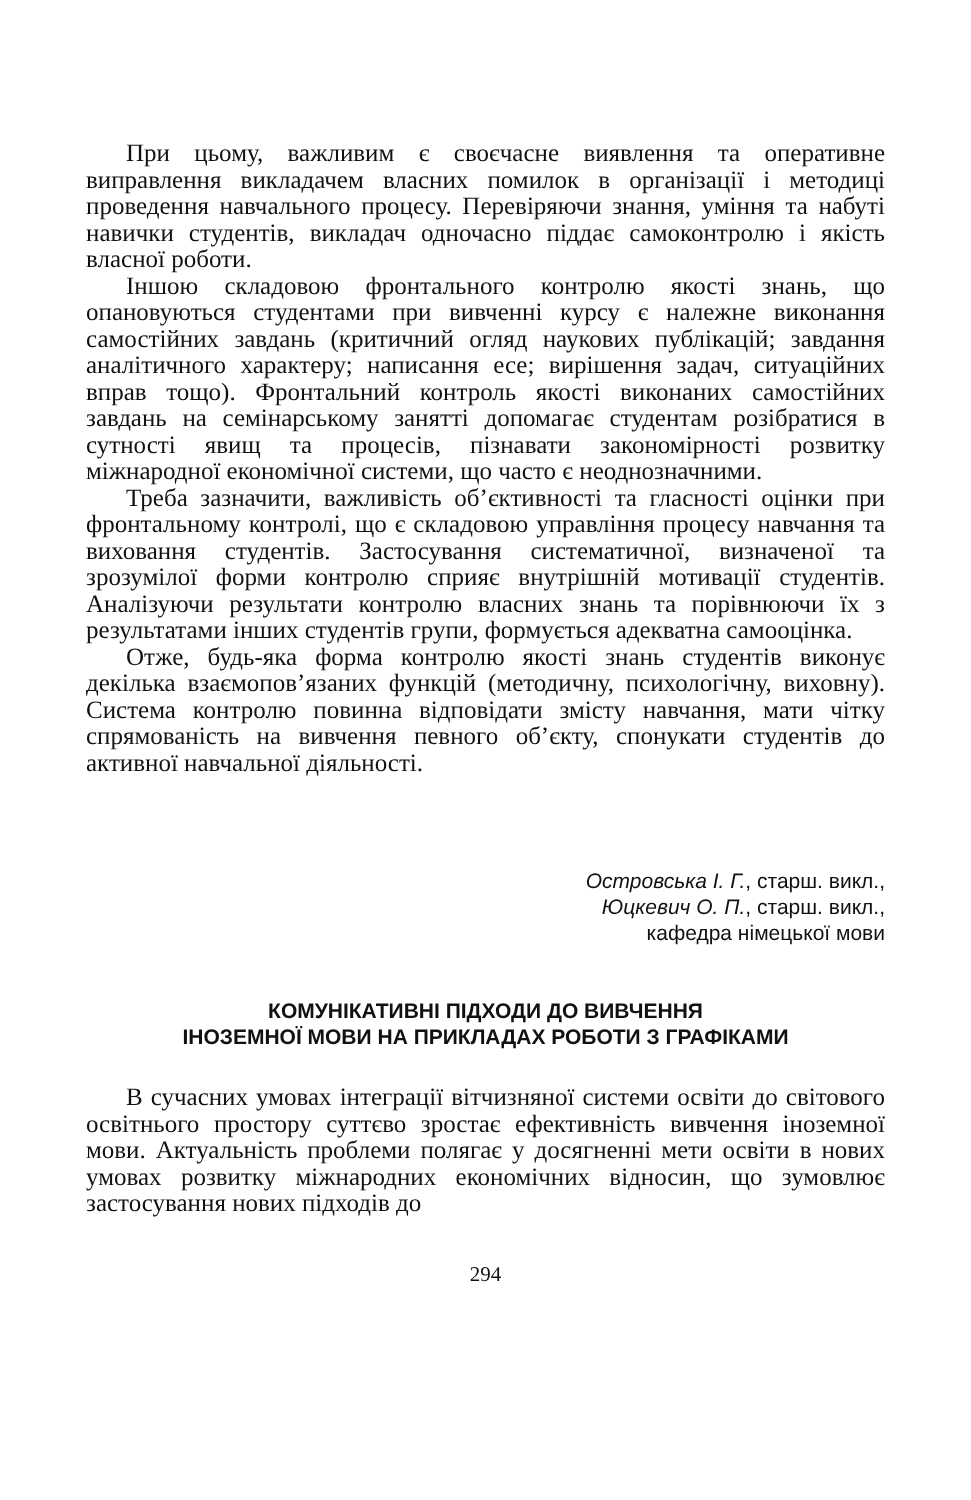При цьому, важливим є своєчасне виявлення та оперативне виправлення викладачем власних помилок в організації і методиці проведення навчального процесу. Перевіряючи знання, уміння та набуті навички студентів, викладач одночасно піддає самоконтролю і якість власної роботи.
Іншою складовою фронтального контролю якості знань, що опановуються студентами при вивченні курсу є належне виконання самостійних завдань (критичний огляд наукових публікацій; завдання аналітичного характеру; написання есе; вирішення задач, ситуаційних вправ тощо). Фронтальний контроль якості виконаних самостійних завдань на семінарському занятті допомагає студентам розібратися в сутності явищ та процесів, пізнавати закономірності розвитку міжнародної економічної системи, що часто є неоднозначними.
Треба зазначити, важливість об’єктивності та гласності оцінки при фронтальному контролі, що є складовою управління процесу навчання та виховання студентів. Застосування систематичної, визначеної та зрозумілої форми контролю сприяє внутрішній мотивації студентів. Аналізуючи результати контролю власних знань та порівнюючи їх з результатами інших студентів групи, формується адекватна самооцінка.
Отже, будь-яка форма контролю якості знань студентів виконує декілька взаємопов’язаних функцій (методичну, психологічну, виховну). Система контролю повинна відповідати змісту навчання, мати чітку спрямованість на вивчення певного об’єкту, спонукати студентів до активної навчальної діяльності.
Островська І. Г., старш. викл.,
Юцкевич О. П., старш. викл.,
кафедра німецької мови
КОМУНІКАТИВНІ ПІДХОДИ ДО ВИВЧЕННЯ
ІНОЗЕМНОЇ МОВИ НА ПРИКЛАДАХ РОБОТИ З ГРАФІКАМИ
В сучасних умовах інтеграції вітчизняної системи освіти до світового освітнього простору суттєво зростає ефективність вивчення іноземної мови. Актуальність проблеми полягає у досягненні мети освіти в нових умовах розвитку міжнародних економічних відносин, що зумовлює застосування нових підходів до
294